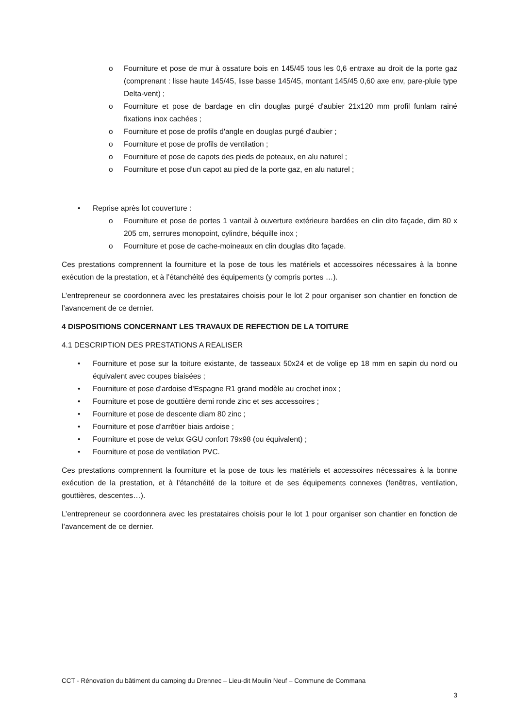o Fourniture et pose de mur à ossature bois en 145/45 tous les 0,6 entraxe au droit de la porte gaz (comprenant : lisse haute 145/45, lisse basse 145/45, montant 145/45 0,60 axe env, pare-pluie type Delta-vent) ;
o Fourniture et pose de bardage en clin douglas purgé d'aubier 21x120 mm profil funlam rainé fixations inox cachées ;
o Fourniture et pose de profils d'angle en douglas purgé d'aubier ;
o Fourniture et pose de profils de ventilation ;
o Fourniture et pose de capots des pieds de poteaux, en alu naturel ;
o Fourniture et pose d'un capot au pied de la porte gaz, en alu naturel ;
• Reprise après lot couverture :
o Fourniture et pose de portes 1 vantail à ouverture extérieure bardées en clin dito façade, dim 80 x 205 cm, serrures monopoint, cylindre, béquille inox ;
o Fourniture et pose de cache-moineaux en clin douglas dito façade.
Ces prestations comprennent la fourniture et la pose de tous les matériels et accessoires nécessaires à la bonne exécution de la prestation, et à l’étanchéité des équipements (y compris portes …).
L’entrepreneur se coordonnera avec les prestataires choisis pour le lot 2 pour organiser son chantier en fonction de l’avancement de ce dernier.
4 DISPOSITIONS CONCERNANT LES TRAVAUX DE REFECTION DE LA TOITURE
4.1 DESCRIPTION DES PRESTATIONS A REALISER
• Fourniture et pose sur la toiture existante, de tasseaux 50x24 et de volige ep 18 mm en sapin du nord ou équivalent avec coupes biaisées ;
• Fourniture et pose d'ardoise d'Espagne R1 grand modèle au crochet inox ;
• Fourniture et pose de gouttière demi ronde zinc et ses accessoires ;
• Fourniture et pose de descente diam 80 zinc ;
• Fourniture et pose d'arrêtier biais ardoise ;
• Fourniture et pose de velux GGU confort 79x98 (ou équivalent) ;
• Fourniture et pose de ventilation PVC.
Ces prestations comprennent la fourniture et la pose de tous les matériels et accessoires nécessaires à la bonne exécution de la prestation, et à l’étanchéité de la toiture et de ses équipements connexes (fenêtres, ventilation, gouttières, descentes…).
L’entrepreneur se coordonnera avec les prestataires choisis pour le lot 1 pour organiser son chantier en fonction de l’avancement de ce dernier.
CCT - Rénovation du bâtiment du camping du Drennec – Lieu-dit Moulin Neuf – Commune de Commana
3